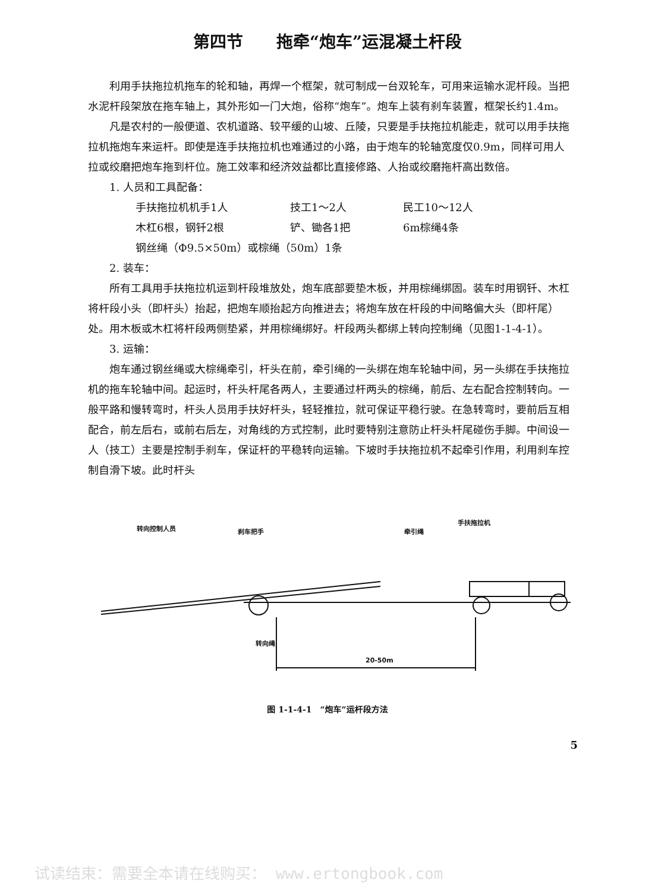第四节　　拖牵“炮车”运混凝土杆段
利用手扶拖拉机拖车的轮和轴，再焊一个框架，就可制成一台双轮车，可用来运输水泥杆段。当把水泥杆段架放在拖车轴上，其外形如一门大炮，俗称“炮车”。炮车上装有刹车装置，框架长约1.4m。
凡是农村的一般便道、农机道路、较平缓的山坡、丘陵，只要是手扶拖拉机能走，就可以用手扶拖拉机拖炮车来运杆。即使是连手扶拖拉机也难通过的小路，由于炮车的轮轴宽度仅0.9m，同样可用人拉或绞磨把炮车拖到杆位。施工效率和经济效益都比直接修路、人抬或绞磨拖杆高出数倍。
1. 人员和工具配备：
手扶拖拉机机手1人 技工1～2人 民工10～12人
木杠6根，钢钎2根 铲、锄各1把 6m棕绳4条
钢丝绳（Φ9.5×50m）或棕绳（50m）1条
2. 装车：
所有工具用手扶拖拉机运到杆段堆放处，炮车底部要垫木板，并用棕绳绑固。装车时用钢钎、木杠将杆段小头（即杆头）抬起，把炮车顺抬起方向推进去；将炮车放在杆段的中间略偏大头（即杆尾）处。用木板或木杠将杆段两侧垫紧，并用棕绳绑好。杆段两头都绑上转向控制绳（见图1-1-4-1）。
3. 运输：
炮车通过钢丝绳或大棕绳牵引，杆头在前，牵引绳的一头绑在炮车轮轴中间，另一头绑在手扶拖拉机的拖车轮轴中间。起运时，杆头杆尾各两人，主要通过杆两头的棕绳，前后、左右配合控制转向。一般平路和慢转弯时，杆头人员用手扶好杆头，轻轻推拉，就可保证平稳行驶。在急转弯时，要前后互相配合，前左后右，或前右后左，对角线的方式控制，此时要特别注意防止杆头杆尾碰伤手脚。中间设一人（技工）主要是控制手刹车，保证杆的平稳转向运输。下坡时手扶拖拉机不起牵引作用，利用刹车控制自滑下坡。此时杆头
转向控制人员
刹车把手
牵引绳
手扶拖拉机
转向绳
20-50m
图 1-1-4-1　“炮车”运杆段方法
5
试读结束：需要全本请在线购买： www.ertongbook.com